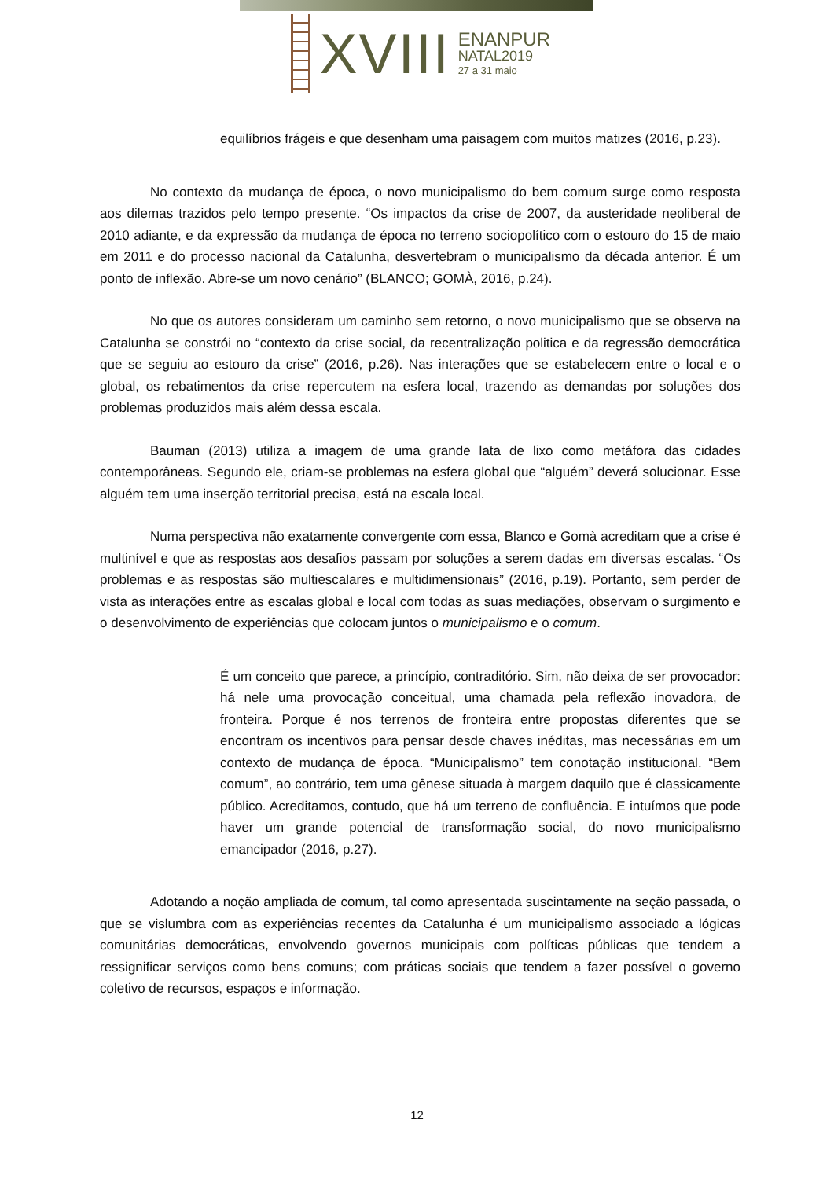XVIII
ENANPUR
NATAL2019
27 a 31 maio
equilíbrios frágeis e que desenham uma paisagem com muitos matizes (2016, p.23).
No contexto da mudança de época, o novo municipalismo do bem comum surge como resposta aos dilemas trazidos pelo tempo presente. “Os impactos da crise de 2007, da austeridade neoliberal de 2010 adiante, e da expressão da mudança de época no terreno sociopolítico com o estouro do 15 de maio em 2011 e do processo nacional da Catalunha, desvertebram o municipalismo da década anterior. É um ponto de inflexão. Abre-se um novo cenário” (BLANCO; GOMÀ, 2016, p.24).
No que os autores consideram um caminho sem retorno, o novo municipalismo que se observa na Catalunha se constrói no “contexto da crise social, da recentralização politica e da regressão democrática que se seguiu ao estouro da crise” (2016, p.26). Nas interações que se estabelecem entre o local e o global, os rebatimentos da crise repercutem na esfera local, trazendo as demandas por soluções dos problemas produzidos mais além dessa escala.
Bauman (2013) utiliza a imagem de uma grande lata de lixo como metáfora das cidades contemporâneas. Segundo ele, criam-se problemas na esfera global que “alguém” deverá solucionar. Esse alguém tem uma inserção territorial precisa, está na escala local.
Numa perspectiva não exatamente convergente com essa, Blanco e Gomà acreditam que a crise é multinível e que as respostas aos desafios passam por soluções a serem dadas em diversas escalas. “Os problemas e as respostas são multiescalares e multidimensionais” (2016, p.19). Portanto, sem perder de vista as interações entre as escalas global e local com todas as suas mediações, observam o surgimento e o desenvolvimento de experiências que colocam juntos o municipalismo e o comum.
É um conceito que parece, a princípio, contraditório. Sim, não deixa de ser provocador: há nele uma provocação conceitual, uma chamada pela reflexão inovadora, de fronteira. Porque é nos terrenos de fronteira entre propostas diferentes que se encontram os incentivos para pensar desde chaves inéditas, mas necessárias em um contexto de mudança de época. “Municipalismo” tem conotação institucional. “Bem comum”, ao contrário, tem uma gênese situada à margem daquilo que é classicamente público. Acreditamos, contudo, que há um terreno de confluência. E intuímos que pode haver um grande potencial de transformação social, do novo municipalismo emancipador (2016, p.27).
Adotando a noção ampliada de comum, tal como apresentada suscintamente na seção passada, o que se vislumbra com as experiências recentes da Catalunha é um municipalismo associado a lógicas comunitárias democráticas, envolvendo governos municipais com políticas públicas que tendem a ressignificar serviços como bens comuns; com práticas sociais que tendem a fazer possível o governo coletivo de recursos, espaços e informação.
12